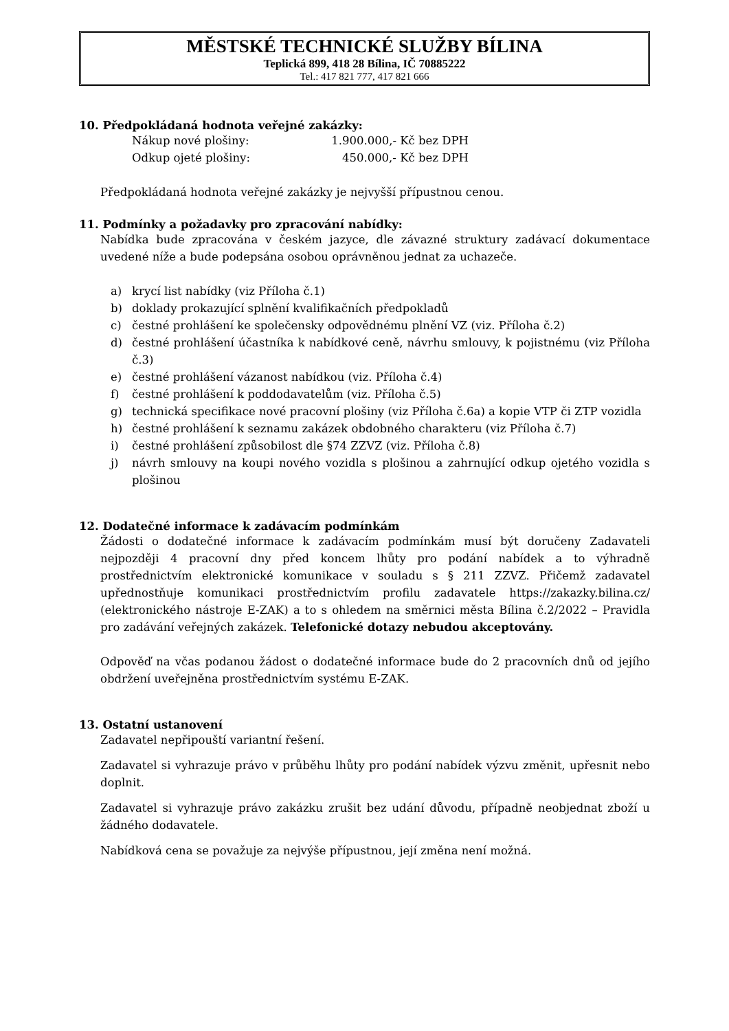MĚSTSKÉ TECHNICKÉ SLUŽBY BÍLINA
Teplická 899, 418 28 Bílina, IČ 70885222
Tel.: 417 821 777, 417 821 666
10. Předpokládaná hodnota veřejné zakázky:
Nákup nové plošiny: 1.900.000,- Kč bez DPH Odkup ojeté plošiny: 450.000,- Kč bez DPH
Předpokládaná hodnota veřejné zakázky je nejvyšší přípustnou cenou.
11. Podmínky a požadavky pro zpracování nabídky:
Nabídka bude zpracována v českém jazyce, dle závazné struktury zadávací dokumentace uvedené níže a bude podepsána osobou oprávněnou jednat za uchazeče.
a) krycí list nabídky (viz Příloha č.1)
b) doklady prokazující splnění kvalifikačních předpokladů
c) čestné prohlášení ke společensky odpovědnému plnění VZ (viz. Příloha č.2)
d) čestné prohlášení účastníka k nabídkové ceně, návrhu smlouvy, k pojistnému (viz Příloha č.3)
e) čestné prohlášení vázanost nabídkou (viz. Příloha č.4)
f) čestné prohlášení k poddodavatelům (viz. Příloha č.5)
g) technická specifikace nové pracovní plošiny (viz Příloha č.6a) a kopie VTP či ZTP vozidla
h) čestné prohlášení k seznamu zakázek obdobného charakteru (viz Příloha č.7)
i) čestné prohlášení způsobilost dle §74 ZZVZ (viz. Příloha č.8)
j) návrh smlouvy na koupi nového vozidla s plošinou a zahrnující odkup ojetého vozidla s plošinou
12. Dodatečné informace k zadávacím podmínkám
Žádosti o dodatečné informace k zadávacím podmínkám musí být doručeny Zadavateli nejpozději 4 pracovní dny před koncem lhůty pro podání nabídek a to výhradně prostřednictvím elektronické komunikace v souladu s § 211 ZZVZ. Přičemž zadavatel upřednostňuje komunikaci prostřednictvím profilu zadavatele https://zakazky.bilina.cz/ (elektronického nástroje E-ZAK) a to s ohledem na směrnici města Bílina č.2/2022 – Pravidla pro zadávání veřejných zakázek. Telefonické dotazy nebudou akceptovány.
Odpověď na včas podanou žádost o dodatečné informace bude do 2 pracovních dnů od jejího obdržení uveřejněna prostřednictvím systému E-ZAK.
13. Ostatní ustanovení
Zadavatel nepřipouští variantní řešení.
Zadavatel si vyhrazuje právo v průběhu lhůty pro podání nabídek výzvu změnit, upřesnit nebo doplnit.
Zadavatel si vyhrazuje právo zakázku zrušit bez udání důvodu, případně neobjednat zboží u žádného dodavatele.
Nabídková cena se považuje za nejvýše přípustnou, její změna není možná.